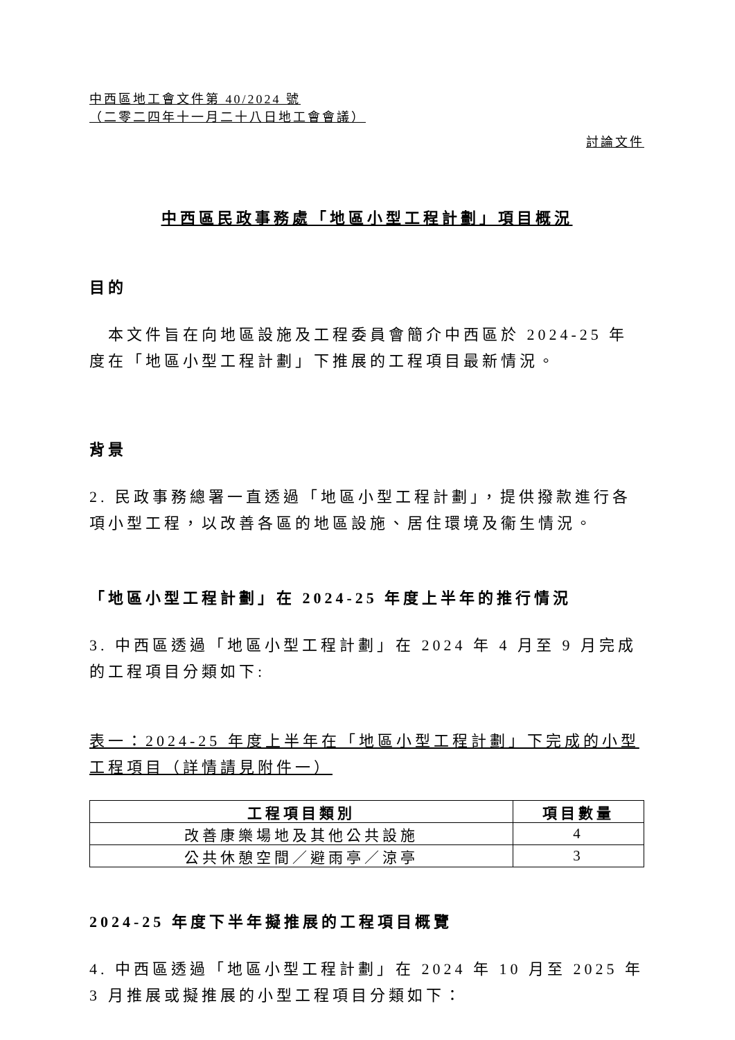中西區地工會文件第 40/2024 號
（二零二四年十一月二十八日地工會會議）
討論文件
中西區民政事務處「地區小型工程計劃」項目概況
目的
　本文件旨在向地區設施及工程委員會簡介中西區於 2024-25 年度在「地區小型工程計劃」下推展的工程項目最新情況。
背景
2. 民政事務總署一直透過「地區小型工程計劃」，提供撥款進行各項小型工程，以改善各區的地區設施、居住環境及衞生情況。
「地區小型工程計劃」在 2024-25 年度上半年的推行情況
3. 中西區透過「地區小型工程計劃」在 2024 年 4 月至 9 月完成的工程項目分類如下:
表一：2024-25 年度上半年在「地區小型工程計劃」下完成的小型工程項目（詳情請見附件一）
| 工程項目類別 | 項目數量 |
| --- | --- |
| 改善康樂場地及其他公共設施 | 4 |
| 公共休憩空間／避雨亭／涼亭 | 3 |
2024-25 年度下半年擬推展的工程項目概覽
4. 中西區透過「地區小型工程計劃」在 2024 年 10 月至 2025 年 3 月推展或擬推展的小型工程項目分類如下：